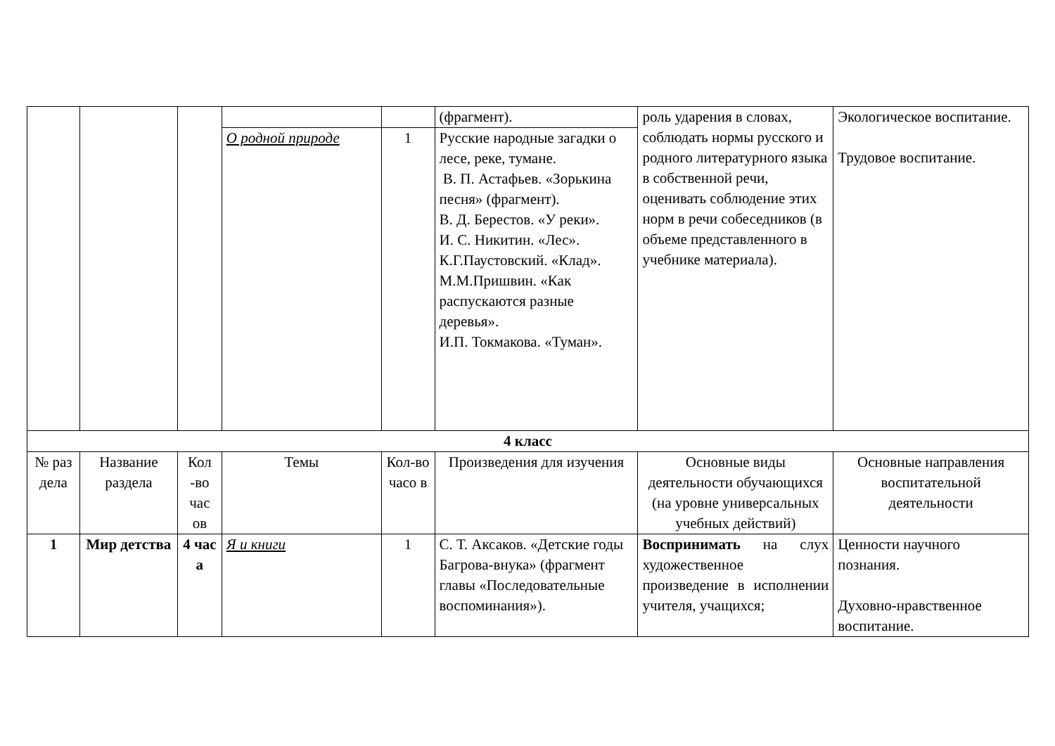| | | | | | (фрагмент). | роль ударения в словах, соблюдать нормы русского и родного литературного языка в собственной речи, оценивать соблюдение этих норм в речи собеседников (в объеме представленного в учебнике материала). | Экологическое воспитание. Трудовое воспитание. |
| | | | О родной природе | 1 | Русские народные загадки о лесе, реке, тумане. В. П. Астафьев. «Зорькина песня» (фрагмент). В. Д. Берестов. «У реки». И. С. Никитин. «Лес». К.Г.Паустовский. «Клад». М.М.Пришвин. «Как распускаются разные деревья». И.П. Токмакова. «Туман». | | |
| 4 класс | | | | | | | |
| № раз дела | Название раздела | Кол -во час ов | Темы | Кол-во часо в | Произведения для изучения | Основные виды деятельности обучающихся (на уровне универсальных учебных действий) | Основные направления воспитательной деятельности |
| 1 | Мир детства | 4 час а | Я и книги | 1 | С. Т. Аксаков. «Детские годы Багрова-внука» (фрагмент главы «Последовательные воспоминания»). | Воспринимать на слух художественное произведение в исполнении учителя, учащихся; | Ценности научного познания. Духовно-нравственное воспитание. |